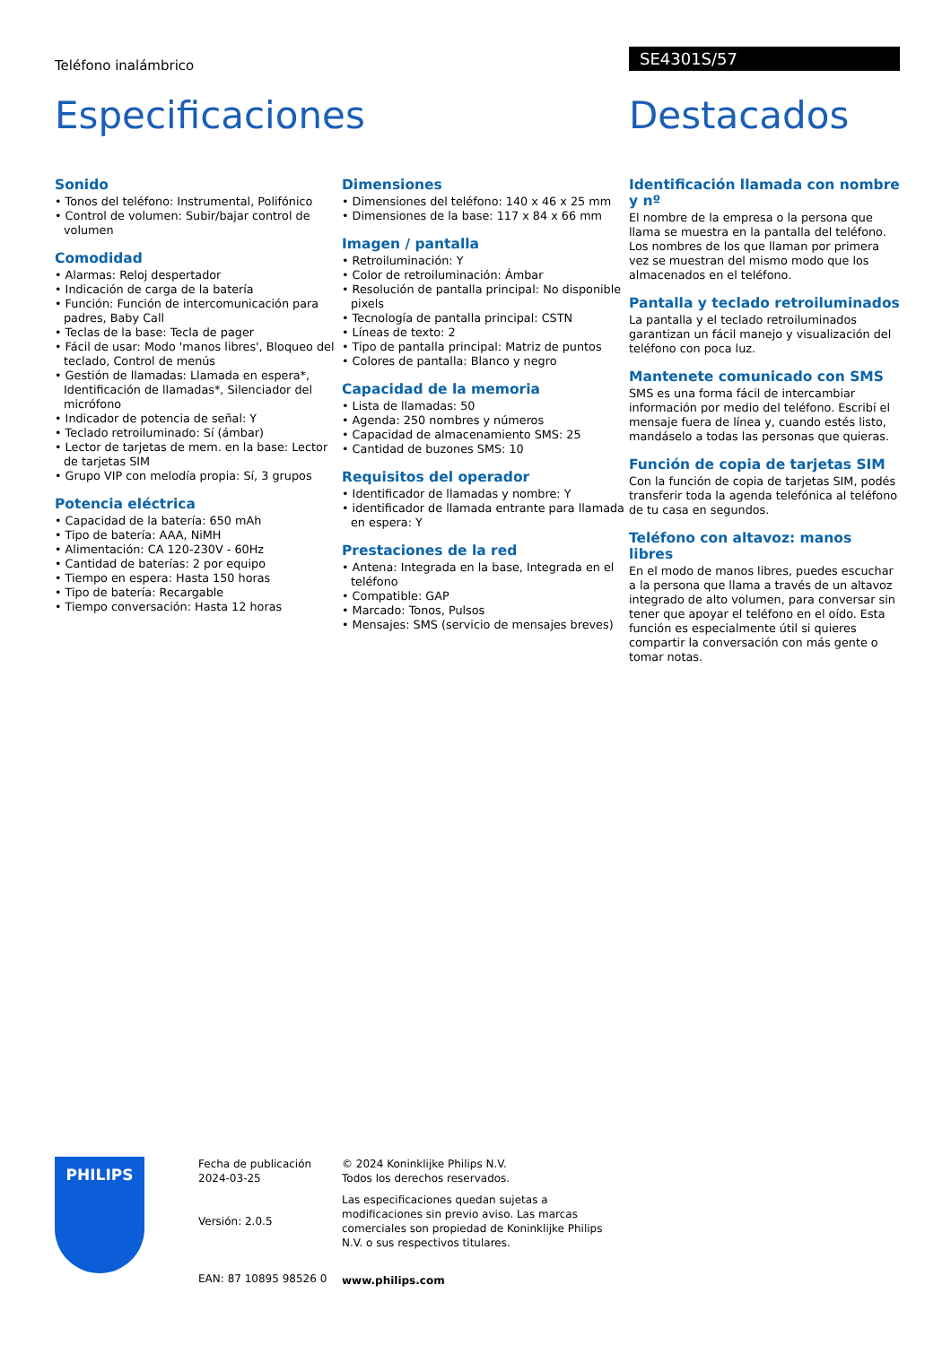Teléfono inalámbrico
SE4301S/57
Especificaciones Destacados
Sonido
• Tonos del teléfono: Instrumental, Polifónico
• Control de volumen: Subir/bajar control de volumen
Comodidad
• Alarmas: Reloj despertador
• Indicación de carga de la batería
• Función: Función de intercomunicación para padres, Baby Call
• Teclas de la base: Tecla de pager
• Fácil de usar: Modo 'manos libres', Bloqueo del teclado, Control de menús
• Gestión de llamadas: Llamada en espera*, Identificación de llamadas*, Silenciador del micrófono
• Indicador de potencia de señal: Y
• Teclado retroiluminado: Sí (ámbar)
• Lector de tarjetas de mem. en la base: Lector de tarjetas SIM
• Grupo VIP con melodía propia: Sí, 3 grupos
Potencia eléctrica
• Capacidad de la batería: 650 mAh
• Tipo de batería: AAA, NiMH
• Alimentación: CA 120-230V - 60Hz
• Cantidad de baterías: 2 por equipo
• Tiempo en espera: Hasta 150 horas
• Tipo de batería: Recargable
• Tiempo conversación: Hasta 12 horas
Dimensiones
• Dimensiones del teléfono: 140 x 46 x 25 mm
• Dimensiones de la base: 117 x 84 x 66 mm
Imagen / pantalla
• Retroiluminación: Y
• Color de retroiluminación: Ámbar
• Resolución de pantalla principal: No disponible pixels
• Tecnología de pantalla principal: CSTN
• Líneas de texto: 2
• Tipo de pantalla principal: Matriz de puntos
• Colores de pantalla: Blanco y negro
Capacidad de la memoria
• Lista de llamadas: 50
• Agenda: 250 nombres y números
• Capacidad de almacenamiento SMS: 25
• Cantidad de buzones SMS: 10
Requisitos del operador
• Identificador de llamadas y nombre: Y
• identificador de llamada entrante para llamada en espera: Y
Prestaciones de la red
• Antena: Integrada en la base, Integrada en el teléfono
• Compatible: GAP
• Marcado: Tonos, Pulsos
• Mensajes: SMS (servicio de mensajes breves)
Identificación llamada con nombre y nº
El nombre de la empresa o la persona que llama se muestra en la pantalla del teléfono. Los nombres de los que llaman por primera vez se muestran del mismo modo que los almacenados en el teléfono.
Pantalla y teclado retroiluminados
La pantalla y el teclado retroiluminados garantizan un fácil manejo y visualización del teléfono con poca luz.
Mantenete comunicado con SMS
SMS es una forma fácil de intercambiar información por medio del teléfono. Escribí el mensaje fuera de línea y, cuando estés listo, mandáselo a todas las personas que quieras.
Función de copia de tarjetas SIM
Con la función de copia de tarjetas SIM, podés transferir toda la agenda telefónica al teléfono de tu casa en segundos.
Teléfono con altavoz: manos libres
En el modo de manos libres, puedes escuchar a la persona que llama a través de un altavoz integrado de alto volumen, para conversar sin tener que apoyar el teléfono en el oído. Esta función es especialmente útil si quieres compartir la conversación con más gente o tomar notas.
PHILIPS
Fecha de publicación
2024-03-25
Versión: 2.0.5
EAN: 87 10895 98526 0
© 2024 Koninklijke Philips N.V.
Todos los derechos reservados.
Las especificaciones quedan sujetas a modificaciones sin previo aviso. Las marcas comerciales son propiedad de Koninklijke Philips N.V. o sus respectivos titulares.
www.philips.com